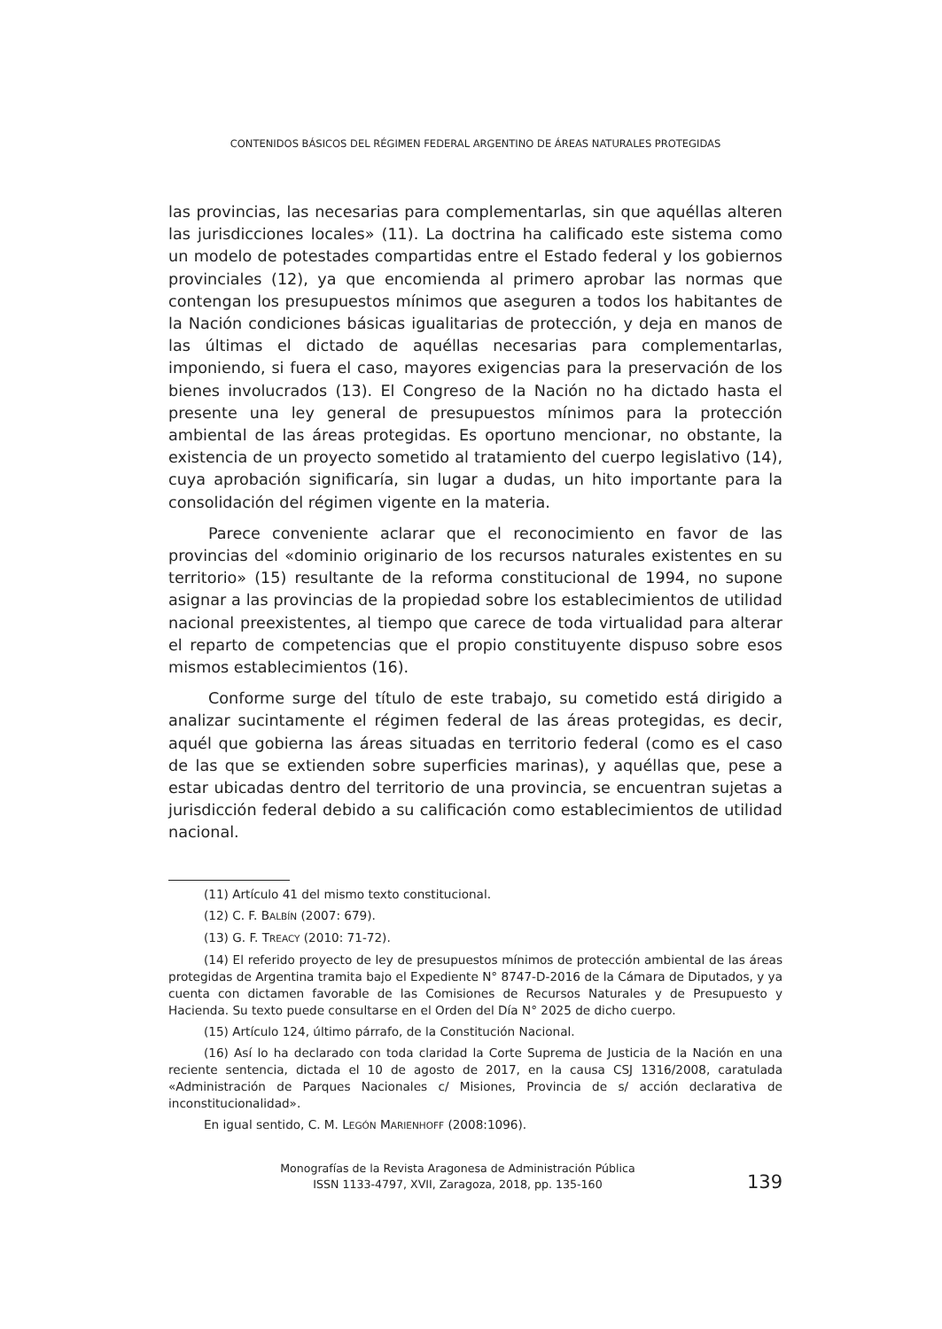CONTENIDOS BÁSICOS DEL RÉGIMEN FEDERAL ARGENTINO DE ÁREAS NATURALES PROTEGIDAS
las provincias, las necesarias para complementarlas, sin que aquéllas alteren las jurisdicciones locales» (11). La doctrina ha calificado este sistema como un modelo de potestades compartidas entre el Estado federal y los gobiernos provinciales (12), ya que encomienda al primero aprobar las normas que contengan los presupuestos mínimos que aseguren a todos los habitantes de la Nación condiciones básicas igualitarias de protección, y deja en manos de las últimas el dictado de aquéllas necesarias para complementarlas, imponiendo, si fuera el caso, mayores exigencias para la preservación de los bienes involucrados (13). El Congreso de la Nación no ha dictado hasta el presente una ley general de presupuestos mínimos para la protección ambiental de las áreas protegidas. Es oportuno mencionar, no obstante, la existencia de un proyecto sometido al tratamiento del cuerpo legislativo (14), cuya aprobación significaría, sin lugar a dudas, un hito importante para la consolidación del régimen vigente en la materia.
Parece conveniente aclarar que el reconocimiento en favor de las provincias del «dominio originario de los recursos naturales existentes en su territorio» (15) resultante de la reforma constitucional de 1994, no supone asignar a las provincias de la propiedad sobre los establecimientos de utilidad nacional preexistentes, al tiempo que carece de toda virtualidad para alterar el reparto de competencias que el propio constituyente dispuso sobre esos mismos establecimientos (16).
Conforme surge del título de este trabajo, su cometido está dirigido a analizar sucintamente el régimen federal de las áreas protegidas, es decir, aquél que gobierna las áreas situadas en territorio federal (como es el caso de las que se extienden sobre superficies marinas), y aquéllas que, pese a estar ubicadas dentro del territorio de una provincia, se encuentran sujetas a jurisdicción federal debido a su calificación como establecimientos de utilidad nacional.
(11) Artículo 41 del mismo texto constitucional.
(12) C. F. BALBÍN (2007: 679).
(13) G. F. TREACY (2010: 71-72).
(14) El referido proyecto de ley de presupuestos mínimos de protección ambiental de las áreas protegidas de Argentina tramita bajo el Expediente N° 8747-D-2016 de la Cámara de Diputados, y ya cuenta con dictamen favorable de las Comisiones de Recursos Naturales y de Presupuesto y Hacienda. Su texto puede consultarse en el Orden del Día N° 2025 de dicho cuerpo.
(15) Artículo 124, último párrafo, de la Constitución Nacional.
(16) Así lo ha declarado con toda claridad la Corte Suprema de Justicia de la Nación en una reciente sentencia, dictada el 10 de agosto de 2017, en la causa CSJ 1316/2008, caratulada «Administración de Parques Nacionales c/ Misiones, Provincia de s/ acción declarativa de inconstitucionalidad».
En igual sentido, C. M. LEGÓN MARIENHOFF (2008:1096).
Monografías de la Revista Aragonesa de Administración Pública
ISSN 1133-4797, XVII, Zaragoza, 2018, pp. 135-160
139